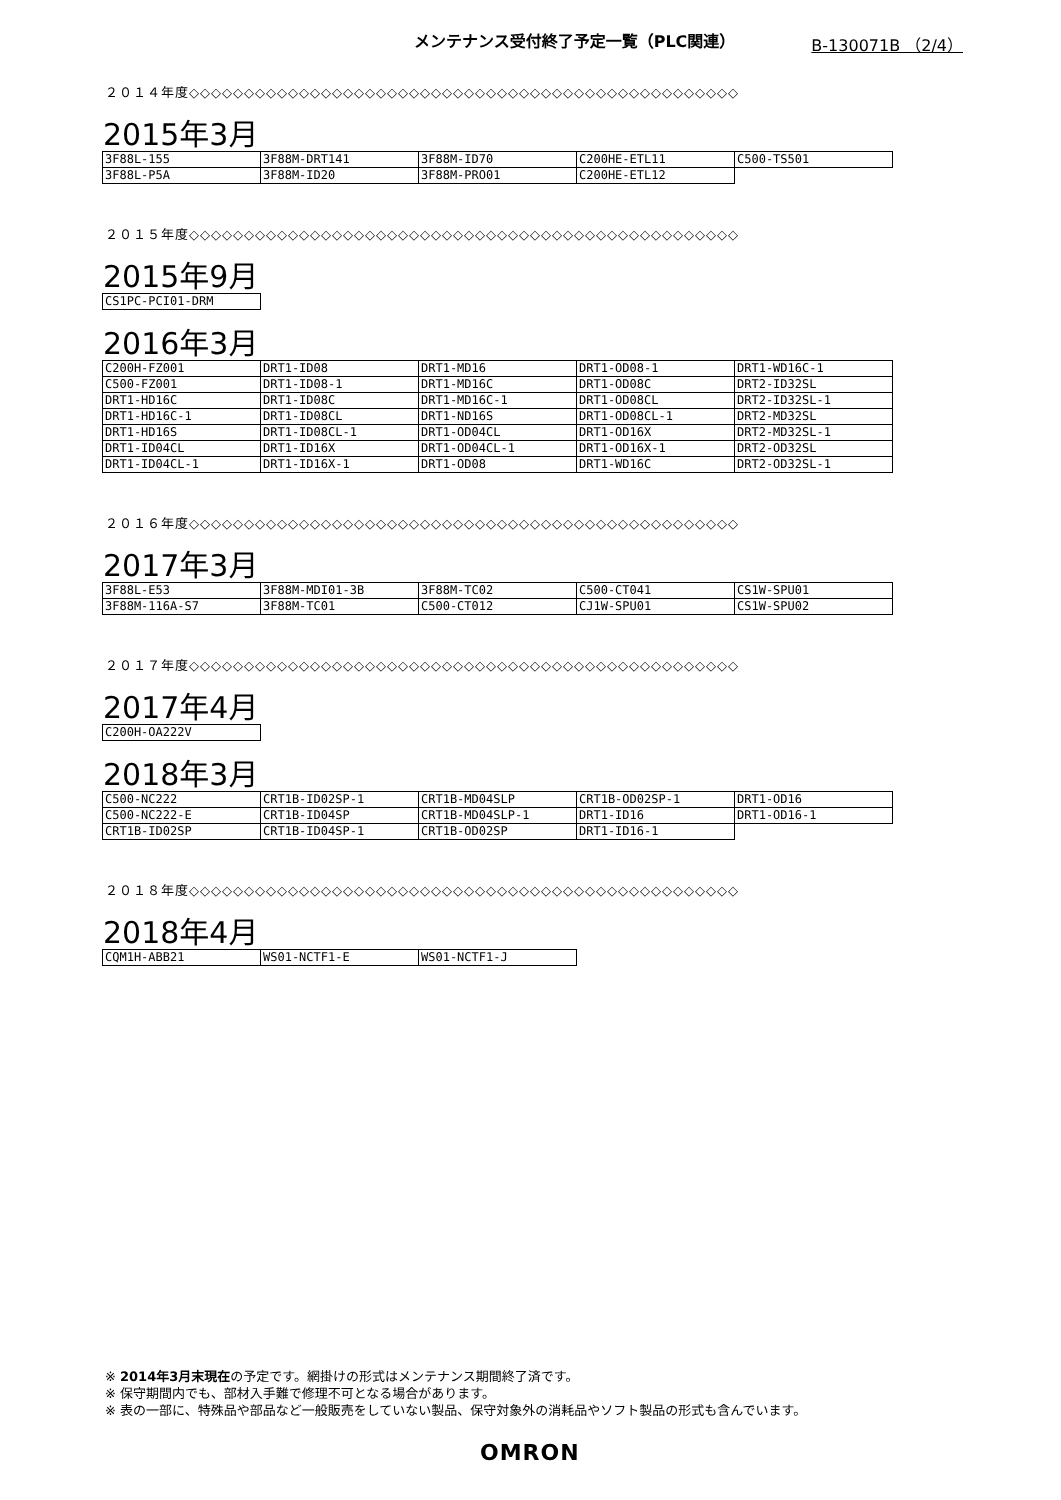メンテナンス受付終了予定一覧（PLC関連） B-130071B （2/4）
２０１４年度◇◇◇◇◇◇◇◇◇◇◇◇◇◇◇◇◇◇◇◇◇◇◇◇◇◇◇◇◇◇◇◇◇◇◇◇◇◇◇◇◇◇◇◇◇◇◇◇◇◇
2015年3月
| 3F88L-155 | 3F88M-DRT141 | 3F88M-ID70 | C200HE-ETL11 | C500-TS501 |
| 3F88L-P5A | 3F88M-ID20 | 3F88M-PRO01 | C200HE-ETL12 | |
２０１５年度◇◇◇◇◇◇◇◇◇◇◇◇◇◇◇◇◇◇◇◇◇◇◇◇◇◇◇◇◇◇◇◇◇◇◇◇◇◇◇◇◇◇◇◇◇◇◇◇◇◇
2015年9月
| CS1PC-PCI01-DRM |
2016年3月
| C200H-FZ001 | DRT1-ID08 | DRT1-MD16 | DRT1-OD08-1 | DRT1-WD16C-1 |
| C500-FZ001 | DRT1-ID08-1 | DRT1-MD16C | DRT1-OD08C | DRT2-ID32SL |
| DRT1-HD16C | DRT1-ID08C | DRT1-MD16C-1 | DRT1-OD08CL | DRT2-ID32SL-1 |
| DRT1-HD16C-1 | DRT1-ID08CL | DRT1-ND16S | DRT1-OD08CL-1 | DRT2-MD32SL |
| DRT1-HD16S | DRT1-ID08CL-1 | DRT1-OD04CL | DRT1-OD16X | DRT2-MD32SL-1 |
| DRT1-ID04CL | DRT1-ID16X | DRT1-OD04CL-1 | DRT1-OD16X-1 | DRT2-OD32SL |
| DRT1-ID04CL-1 | DRT1-ID16X-1 | DRT1-OD08 | DRT1-WD16C | DRT2-OD32SL-1 |
２０１６年度◇◇◇◇◇◇◇◇◇◇◇◇◇◇◇◇◇◇◇◇◇◇◇◇◇◇◇◇◇◇◇◇◇◇◇◇◇◇◇◇◇◇◇◇◇◇◇◇◇◇
2017年3月
| 3F88L-E53 | 3F88M-MDI01-3B | 3F88M-TC02 | C500-CT041 | CS1W-SPU01 |
| 3F88M-116A-S7 | 3F88M-TC01 | C500-CT012 | CJ1W-SPU01 | CS1W-SPU02 |
２０１７年度◇◇◇◇◇◇◇◇◇◇◇◇◇◇◇◇◇◇◇◇◇◇◇◇◇◇◇◇◇◇◇◇◇◇◇◇◇◇◇◇◇◇◇◇◇◇◇◇◇◇
2017年4月
| C200H-OA222V |
2018年3月
| C500-NC222 | CRT1B-ID02SP-1 | CRT1B-MD04SLP | CRT1B-OD02SP-1 | DRT1-OD16 |
| C500-NC222-E | CRT1B-ID04SP | CRT1B-MD04SLP-1 | DRT1-ID16 | DRT1-OD16-1 |
| CRT1B-ID02SP | CRT1B-ID04SP-1 | CRT1B-OD02SP | DRT1-ID16-1 | |
２０１８年度◇◇◇◇◇◇◇◇◇◇◇◇◇◇◇◇◇◇◇◇◇◇◇◇◇◇◇◇◇◇◇◇◇◇◇◇◇◇◇◇◇◇◇◇◇◇◇◇◇◇
2018年4月
| CQM1H-ABB21 | WS01-NCTF1-E | WS01-NCTF1-J |
※ 2014年3月末現在の予定です。網掛けの形式はメンテナンス期間終了済です。
※ 保守期間内でも、部材入手難で修理不可となる場合があります。
※ 表の一部に、特殊品や部品など一般販売をしていない製品、保守対象外の消耗品やソフト製品の形式も含んでいます。
OMRON